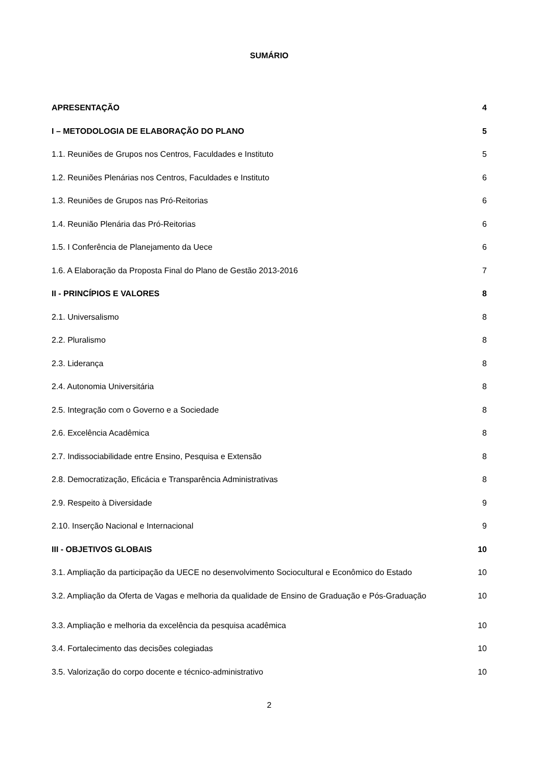SUMÁRIO
APRESENTAÇÃO 4
I – METODOLOGIA DE ELABORAÇÃO DO PLANO 5
1.1. Reuniões de Grupos nos Centros, Faculdades e Instituto 5
1.2. Reuniões Plenárias nos Centros, Faculdades e Instituto 6
1.3. Reuniões de Grupos nas Pró-Reitorias 6
1.4. Reunião Plenária das Pró-Reitorias 6
1.5. I Conferência de Planejamento da Uece 6
1.6. A Elaboração da Proposta Final do Plano de Gestão 2013-2016 7
II - PRINCÍPIOS E VALORES 8
2.1. Universalismo 8
2.2. Pluralismo 8
2.3. Liderança 8
2.4. Autonomia Universitária 8
2.5. Integração com o Governo e a Sociedade 8
2.6. Excelência Acadêmica 8
2.7. Indissociabilidade entre Ensino, Pesquisa e Extensão 8
2.8. Democratização, Eficácia e Transparência Administrativas 8
2.9. Respeito à Diversidade 9
2.10. Inserção Nacional e Internacional 9
III - OBJETIVOS GLOBAIS 10
3.1. Ampliação da participação da UECE no desenvolvimento Sociocultural e Econômico do Estado 10
3.2. Ampliação da Oferta de Vagas e melhoria da qualidade de Ensino de Graduação e Pós-Graduação 10
3.3. Ampliação e melhoria da excelência da pesquisa acadêmica 10
3.4. Fortalecimento das decisões colegiadas 10
3.5. Valorização do corpo docente e técnico-administrativo 10
2